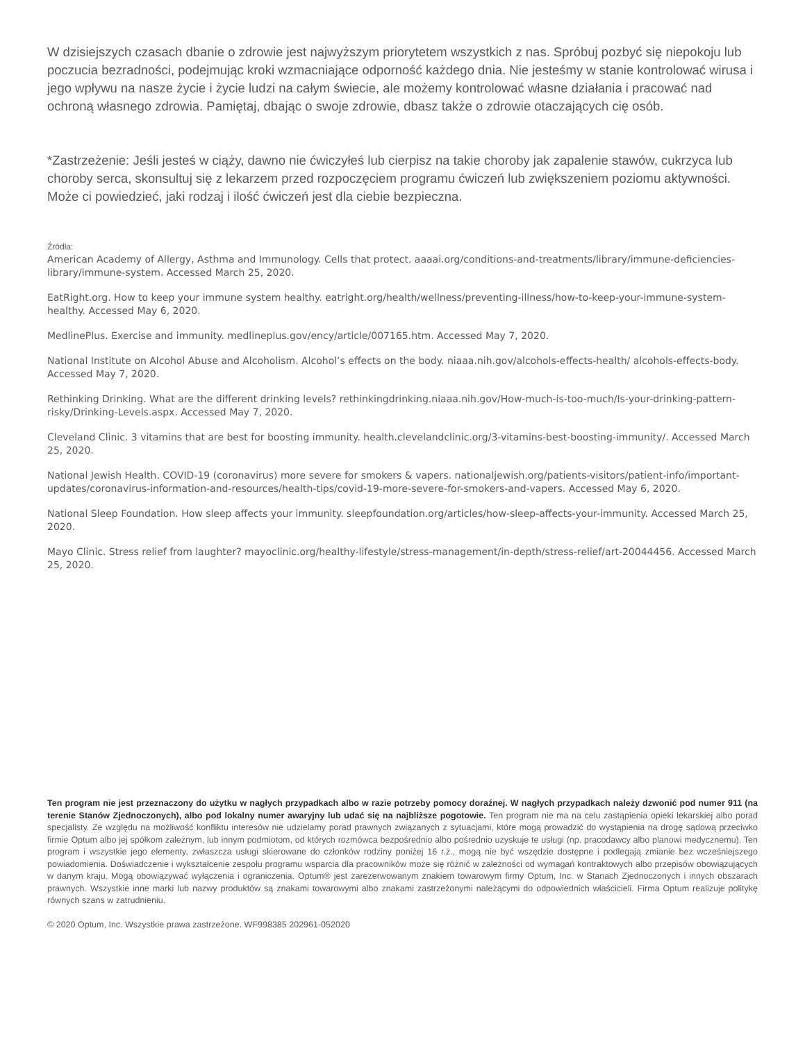W dzisiejszych czasach dbanie o zdrowie jest najwyższym priorytetem wszystkich z nas. Spróbuj pozbyć się niepokoju lub poczucia bezradności, podejmując kroki wzmacniające odporność każdego dnia. Nie jesteśmy w stanie kontrolować wirusa i jego wpływu na nasze życie i życie ludzi na całym świecie, ale możemy kontrolować własne działania i pracować nad ochroną własnego zdrowia. Pamiętaj, dbając o swoje zdrowie, dbasz także o zdrowie otaczających cię osób.
*Zastrzeżenie: Jeśli jesteś w ciąży, dawno nie ćwiczyłeś lub cierpisz na takie choroby jak zapalenie stawów, cukrzyca lub choroby serca, skonsultuj się z lekarzem przed rozpoczęciem programu ćwiczeń lub zwiększeniem poziomu aktywności. Może ci powiedzieć, jaki rodzaj i ilość ćwiczeń jest dla ciebie bezpieczna.
Źródła:
American Academy of Allergy, Asthma and Immunology. Cells that protect. aaaai.org/conditions-and-treatments/library/immune-deficiencies-library/immune-system. Accessed March 25, 2020.
EatRight.org. How to keep your immune system healthy. eatright.org/health/wellness/preventing-illness/how-to-keep-your-immune-system-healthy. Accessed May 6, 2020.
MedlinePlus. Exercise and immunity. medlineplus.gov/ency/article/007165.htm. Accessed May 7, 2020.
National Institute on Alcohol Abuse and Alcoholism. Alcohol’s effects on the body. niaaa.nih.gov/alcohols-effects-health/ alcohols-effects-body. Accessed May 7, 2020.
Rethinking Drinking. What are the different drinking levels? rethinkingdrinking.niaaa.nih.gov/How-much-is-too-much/Is-your-drinking-pattern-risky/Drinking-Levels.aspx. Accessed May 7, 2020.
Cleveland Clinic. 3 vitamins that are best for boosting immunity. health.clevelandclinic.org/3-vitamins-best-boosting-immunity/. Accessed March 25, 2020.
National Jewish Health. COVID-19 (coronavirus) more severe for smokers & vapers. nationaljewish.org/patients-visitors/patient-info/important-updates/coronavirus-information-and-resources/health-tips/covid-19-more-severe-for-smokers-and-vapers. Accessed May 6, 2020.
National Sleep Foundation. How sleep affects your immunity. sleepfoundation.org/articles/how-sleep-affects-your-immunity. Accessed March 25, 2020.
Mayo Clinic. Stress relief from laughter? mayoclinic.org/healthy-lifestyle/stress-management/in-depth/stress-relief/art-20044456. Accessed March 25, 2020.
Ten program nie jest przeznaczony do użytku w nagłych przypadkach albo w razie potrzeby pomocy doraźnej. W nagłych przypadkach należy dzwonić pod numer 911 (na terenie Stanów Zjednoczonych), albo pod lokalny numer awaryjny lub udać się na najbliższe pogotowie. Ten program nie ma na celu zastąpienia opieki lekarskiej albo porad specjalisty. Ze względu na możliwość konfliktu interesów nie udzielamy porad prawnych związanych z sytuacjami, które mogą prowadzić do wystąpienia na drogę sądową przeciwko firmie Optum albo jej spółkom zależnym, lub innym podmiotom, od których rozmówca bezpośrednio albo pośrednio uzyskuje te usługi (np. pracodawcy albo planowi medycznemu). Ten program i wszystkie jego elementy, zwłaszcza usługi skierowane do członków rodziny poniżej 16 r.ż., mogą nie być wszędzie dostępne i podlegają zmianie bez wcześniejszego powiadomienia. Doświadczenie i wykształcenie zespołu programu wsparcia dla pracowników może się różnić w zależności od wymagań kontraktowych albo przepisów obowiązujących w danym kraju. Mogą obowiązywać wyłączenia i ograniczenia. Optum® jest zarezerwowanym znakiem towarowym firmy Optum, Inc. w Stanach Zjednoczonych i innych obszarach prawnych. Wszystkie inne marki lub nazwy produktów są znakami towarowymi albo znakami zastrzeżonymi należącymi do odpowiednich właścicieli. Firma Optum realizuje politykę równych szans w zatrudnieniu.
© 2020 Optum, Inc. Wszystkie prawa zastrzeżone. WF998385 202961-052020